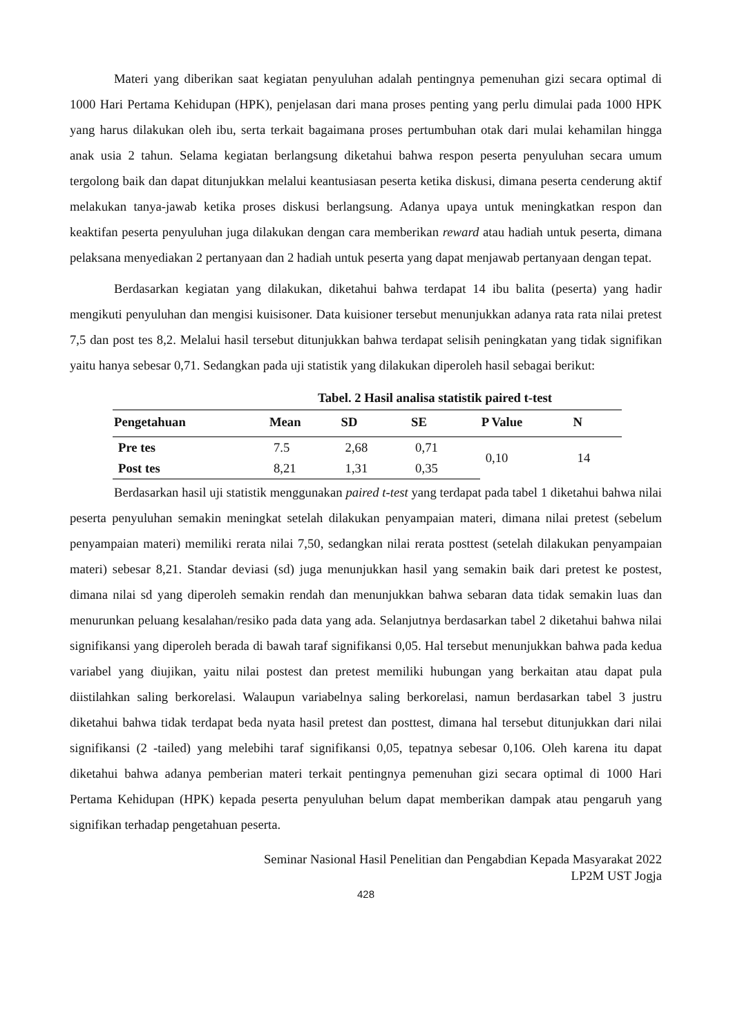Materi yang diberikan saat kegiatan penyuluhan adalah pentingnya pemenuhan gizi secara optimal di 1000 Hari Pertama Kehidupan (HPK), penjelasan dari mana proses penting yang perlu dimulai pada 1000 HPK yang harus dilakukan oleh ibu, serta terkait bagaimana proses pertumbuhan otak dari mulai kehamilan hingga anak usia 2 tahun. Selama kegiatan berlangsung diketahui bahwa respon peserta penyuluhan secara umum tergolong baik dan dapat ditunjukkan melalui keantusiasan peserta ketika diskusi, dimana peserta cenderung aktif melakukan tanya-jawab ketika proses diskusi berlangsung. Adanya upaya untuk meningkatkan respon dan keaktifan peserta penyuluhan juga dilakukan dengan cara memberikan reward atau hadiah untuk peserta, dimana pelaksana menyediakan 2 pertanyaan dan 2 hadiah untuk peserta yang dapat menjawab pertanyaan dengan tepat.
Berdasarkan kegiatan yang dilakukan, diketahui bahwa terdapat 14 ibu balita (peserta) yang hadir mengikuti penyuluhan dan mengisi kuisisoner. Data kuisioner tersebut menunjukkan adanya rata rata nilai pretest 7,5 dan post tes 8,2. Melalui hasil tersebut ditunjukkan bahwa terdapat selisih peningkatan yang tidak signifikan yaitu hanya sebesar 0,71. Sedangkan pada uji statistik yang dilakukan diperoleh hasil sebagai berikut:
Tabel. 2 Hasil analisa statistik paired t-test
| Pengetahuan | Mean | SD | SE | P Value | N |
| --- | --- | --- | --- | --- | --- |
| Pre tes | 7.5 | 2,68 | 0,71 | 0,10 | 14 |
| Post tes | 8,21 | 1,31 | 0,35 | | |
Berdasarkan hasil uji statistik menggunakan paired t-test yang terdapat pada tabel 1 diketahui bahwa nilai peserta penyuluhan semakin meningkat setelah dilakukan penyampaian materi, dimana nilai pretest (sebelum penyampaian materi) memiliki rerata nilai 7,50, sedangkan nilai rerata posttest (setelah dilakukan penyampaian materi) sebesar 8,21. Standar deviasi (sd) juga menunjukkan hasil yang semakin baik dari pretest ke postest, dimana nilai sd yang diperoleh semakin rendah dan menunjukkan bahwa sebaran data tidak semakin luas dan menurunkan peluang kesalahan/resiko pada data yang ada. Selanjutnya berdasarkan tabel 2 diketahui bahwa nilai signifikansi yang diperoleh berada di bawah taraf signifikansi 0,05. Hal tersebut menunjukkan bahwa pada kedua variabel yang diujikan, yaitu nilai postest dan pretest memiliki hubungan yang berkaitan atau dapat pula diistilahkan saling berkorelasi. Walaupun variabelnya saling berkorelasi, namun berdasarkan tabel 3 justru diketahui bahwa tidak terdapat beda nyata hasil pretest dan posttest, dimana hal tersebut ditunjukkan dari nilai signifikansi (2 -tailed) yang melebihi taraf signifikansi 0,05, tepatnya sebesar 0,106. Oleh karena itu dapat diketahui bahwa adanya pemberian materi terkait pentingnya pemenuhan gizi secara optimal di 1000 Hari Pertama Kehidupan (HPK) kepada peserta penyuluhan belum dapat memberikan dampak atau pengaruh yang signifikan terhadap pengetahuan peserta.
Seminar Nasional Hasil Penelitian dan Pengabdian Kepada Masyarakat 2022
LP2M UST Jogja
428